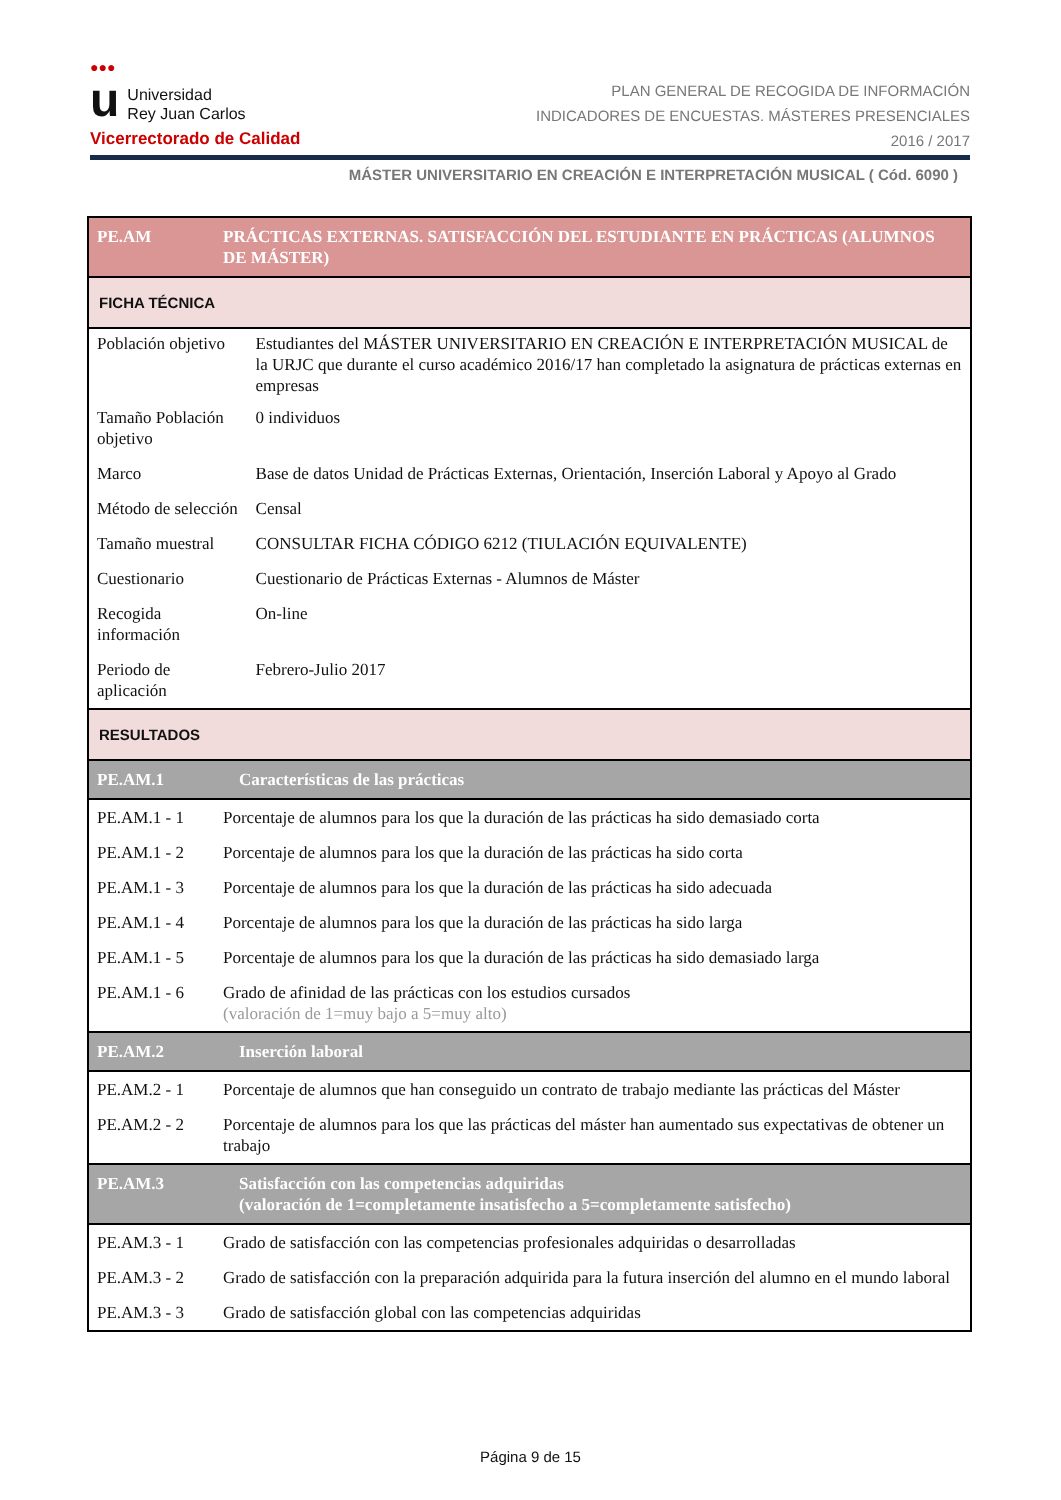●●● u Universidad
Rey Juan Carlos
Vicerrectorado de Calidad
PLAN GENERAL DE RECOGIDA DE INFORMACIÓN
INDICADORES DE ENCUESTAS. MÁSTERES PRESENCIALES
2016 / 2017
MÁSTER UNIVERSITARIO EN CREACIÓN E INTERPRETACIÓN MUSICAL ( Cód. 6090 )
| PE.AM | PRÁCTICAS EXTERNAS. SATISFACCIÓN DEL ESTUDIANTE EN PRÁCTICAS (ALUMNOS DE MÁSTER) | |
| FICHA TÉCNICA | | |
| Población objetivo | | Estudiantes del MÁSTER UNIVERSITARIO EN CREACIÓN E INTERPRETACIÓN MUSICAL de la URJC que durante el curso académico 2016/17 han completado la asignatura de prácticas externas en empresas |
| Tamaño Población objetivo | | 0 individuos |
| Marco | | Base de datos Unidad de Prácticas Externas, Orientación, Inserción Laboral y Apoyo al Grado |
| Método de selección | | Censal |
| Tamaño muestral | | CONSULTAR FICHA CÓDIGO 6212 (TIULACIÓN EQUIVALENTE) |
| Cuestionario | | Cuestionario de Prácticas Externas - Alumnos de Máster |
| Recogida información | | On-line |
| Periodo de aplicación | | Febrero-Julio 2017 |
| RESULTADOS | | |
| PE.AM.1 | Características de las prácticas | |
| PE.AM.1 - 1 | Porcentaje de alumnos para los que la duración de las prácticas ha sido demasiado corta | |
| PE.AM.1 - 2 | Porcentaje de alumnos para los que la duración de las prácticas ha sido corta | |
| PE.AM.1 - 3 | Porcentaje de alumnos para los que la duración de las prácticas ha sido adecuada | |
| PE.AM.1 - 4 | Porcentaje de alumnos para los que la duración de las prácticas ha sido larga | |
| PE.AM.1 - 5 | Porcentaje de alumnos para los que la duración de las prácticas ha sido demasiado larga | |
| PE.AM.1 - 6 | Grado de afinidad de las prácticas con los estudios cursados (valoración de 1=muy bajo a 5=muy alto) | |
| PE.AM.2 | Inserción laboral | |
| PE.AM.2 - 1 | Porcentaje de alumnos que han conseguido un contrato de trabajo mediante las prácticas del Máster | |
| PE.AM.2 - 2 | Porcentaje de alumnos para los que las prácticas del máster han aumentado sus expectativas de obtener un trabajo | |
| PE.AM.3 | Satisfacción con las competencias adquiridas (valoración de 1=completamente insatisfecho a 5=completamente satisfecho) | |
| PE.AM.3 - 1 | Grado de satisfacción con las competencias profesionales adquiridas o desarrolladas | |
| PE.AM.3 - 2 | Grado de satisfacción con la preparación adquirida para la futura inserción del alumno en el mundo laboral | |
| PE.AM.3 - 3 | Grado de satisfacción global con las competencias adquiridas | |
Página 9 de 15